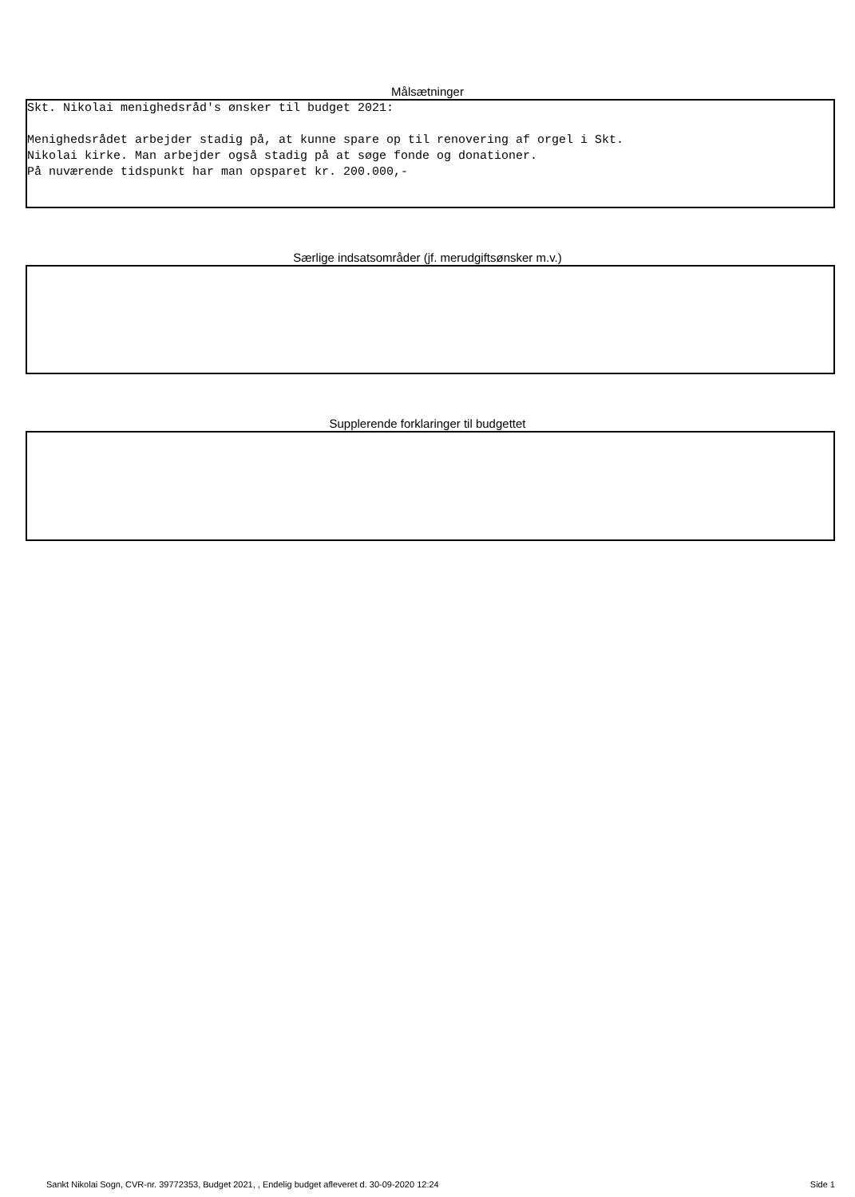Målsætninger
Skt. Nikolai menighedsråd's ønsker til budget 2021: Menighedsrådet arbejder stadig på, at kunne spare op til renovering af orgel i Skt. Nikolai kirke. Man arbejder også stadig på at søge fonde og donationer. På nuværende tidspunkt har man opsparet kr. 200.000,-
Særlige indsatsområder (jf. merudgiftsønsker m.v.)
Supplerende forklaringer til budgettet
Sankt Nikolai Sogn, CVR-nr. 39772353, Budget 2021, , Endelig budget afleveret d. 30-09-2020 12:24 Side 1